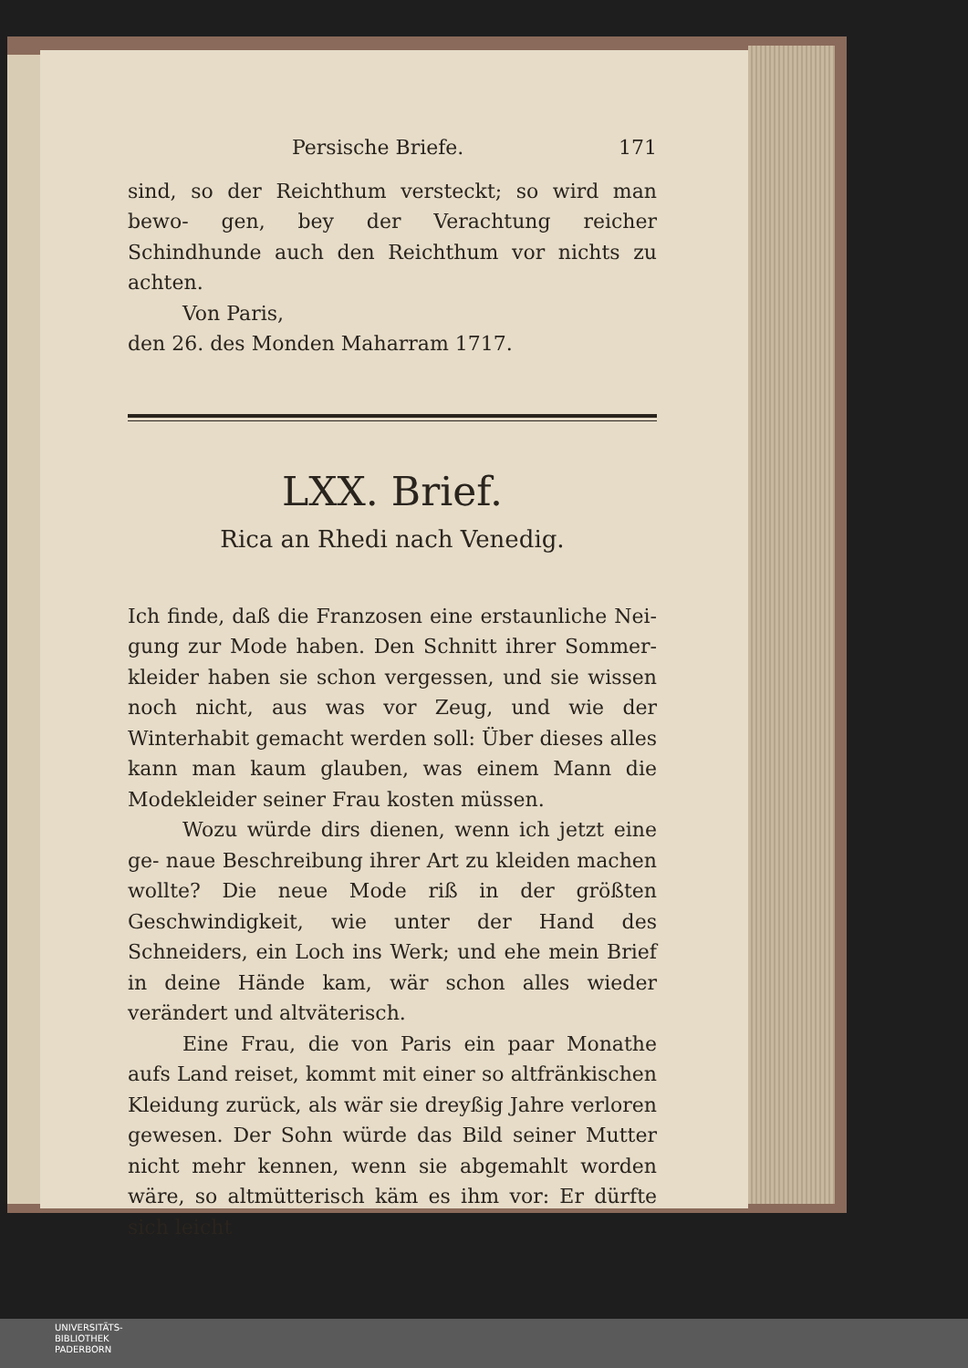Persische Briefe. 171
sind, so der Reichthum versteckt; so wird man bewo- gen, bey der Verachtung reicher Schindhunde auch den Reichthum vor nichts zu achten.
Von Paris,
den 26. des Monden Maharram 1717.
LXX. Brief.
Rica an Rhedi nach Venedig.
Ich finde, daß die Franzosen eine erstaunliche Nei- gung zur Mode haben. Den Schnitt ihrer Sommer- kleider haben sie schon vergessen, und sie wissen noch nicht, aus was vor Zeug, und wie der Winterhabit gemacht werden soll: Über dieses alles kann man kaum glauben, was einem Mann die Modekleider seiner Frau kosten müssen.
Wozu würde dirs dienen, wenn ich jetzt eine ge- naue Beschreibung ihrer Art zu kleiden machen wollte? Die neue Mode riß in der größten Geschwindigkeit, wie unter der Hand des Schneiders, ein Loch ins Werk; und ehe mein Brief in deine Hände kam, wär schon alles wieder verändert und altväterisch.
Eine Frau, die von Paris ein paar Monathe aufs Land reiset, kommt mit einer so altfränkischen Kleidung zurück, als wär sie dreyßig Jahre verloren gewesen. Der Sohn würde das Bild seiner Mutter nicht mehr kennen, wenn sie abgemahlt worden wäre, so altmütterisch käm es ihm vor: Er dürfte sich leicht
UNIVERSITÄTS-
BIBLIOTHEK
PADERBORN